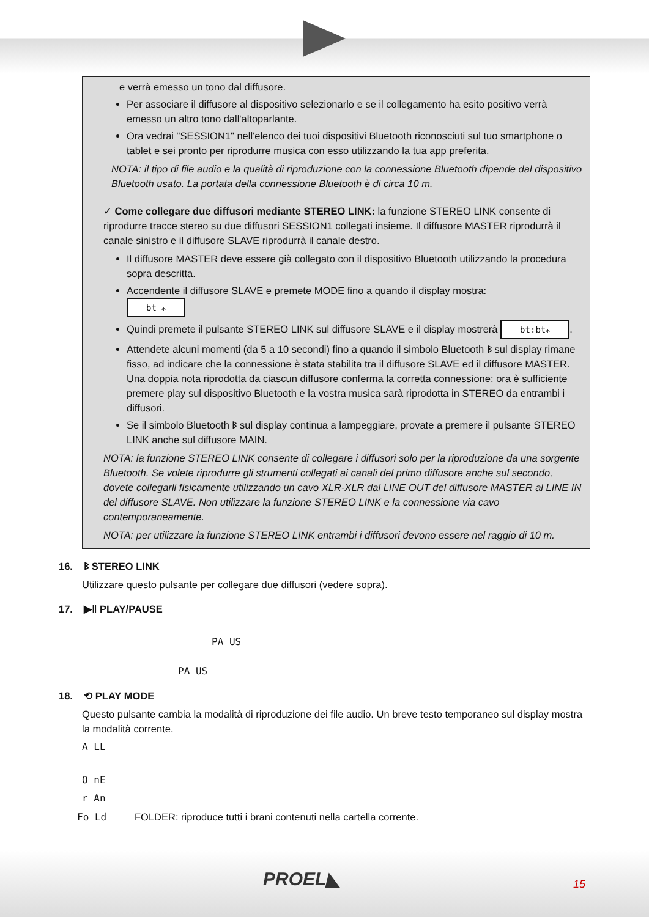e verrà emesso un tono dal diffusore.
Per associare il diffusore al dispositivo selezionarlo e se il collegamento ha esito positivo verrà emesso un altro tono dall'altoparlante.
Ora vedrai "SESSION1" nell'elenco dei tuoi dispositivi Bluetooth riconosciuti sul tuo smartphone o tablet e sei pronto per riprodurre musica con esso utilizzando la tua app preferita.
NOTA: il tipo di file audio e la qualità di riproduzione con la connessione Bluetooth dipende dal dispositivo Bluetooth usato. La portata della connessione Bluetooth è di circa 10 m.
✓ Come collegare due diffusori mediante STEREO LINK: la funzione STEREO LINK consente di riprodurre tracce stereo su due diffusori SESSION1 collegati insieme. Il diffusore MASTER riprodurrà il canale sinistro e il diffusore SLAVE riprodurrà il canale destro.
Il diffusore MASTER deve essere già collegato con il dispositivo Bluetooth utilizzando la procedura sopra descritta.
Accendente il diffusore SLAVE e premete MODE fino a quando il display mostra:
bt ⁎
Quindi premete il pulsante STEREO LINK sul diffusore SLAVE e il display mostrerà bt:bt⁎.
Attendete alcuni momenti (da 5 a 10 secondi) fino a quando il simbolo Bluetooth ᛒ sul display rimane fisso, ad indicare che la connessione è stata stabilita tra il diffusore SLAVE ed il diffusore MASTER. Una doppia nota riprodotta da ciascun diffusore conferma la corretta connessione: ora è sufficiente premere play sul dispositivo Bluetooth e la vostra musica sarà riprodotta in STEREO da entrambi i diffusori.
Se il simbolo Bluetooth ᛒ sul display continua a lampeggiare, provate a premere il pulsante STEREO LINK anche sul diffusore MAIN.
NOTA: la funzione STEREO LINK consente di collegare i diffusori solo per la riproduzione da una sorgente Bluetooth. Se volete riprodurre gli strumenti collegati ai canali del primo diffusore anche sul secondo, dovete collegarli fisicamente utilizzando un cavo XLR-XLR dal LINE OUT del diffusore MASTER al LINE IN del diffusore SLAVE. Non utilizzare la funzione STEREO LINK e la connessione via cavo contemporaneamente.
NOTA: per utilizzare la funzione STEREO LINK entrambi i diffusori devono essere nel raggio di 10 m.
16. ᛒ STEREO LINK
Utilizzare questo pulsante per collegare due diffusori (vedere sopra).
17. ▶ǁ PLAY/PAUSE
PA US
PA US
18. ⟲ PLAY MODE
Questo pulsante cambia la modalità di riproduzione dei file audio. Un breve testo temporaneo sul display mostra la modalità corrente.
A LL
O nE
r An
Fo Ld FOLDER: riproduce tutti i brani contenuti nella cartella corrente.
PROEL◣ 15